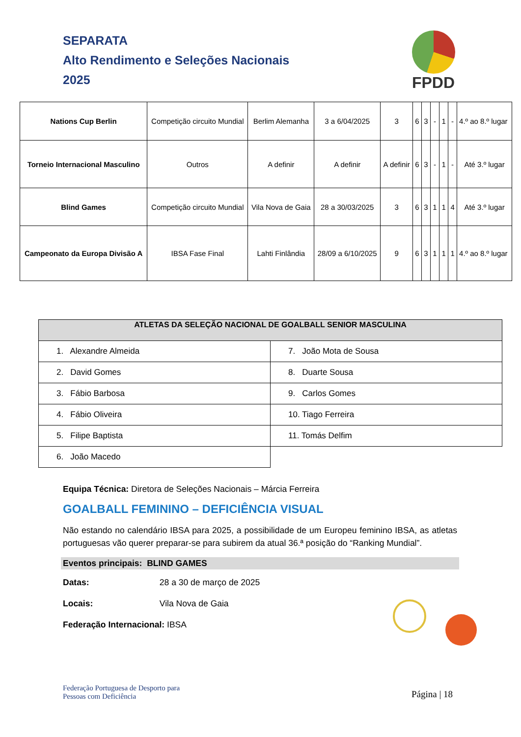SEPARATA
Alto Rendimento e Seleções Nacionais
2025
FPDD
| Nations Cup Berlin | Competição circuito Mundial | Berlim Alemanha | 3 a 6/04/2025 | 3 | 6 | 3 | - | 1 | - | 4.º ao 8.º lugar |
| Torneio Internacional Masculino | Outros | A definir | A definir | A definir | 6 | 3 | - | 1 | - | Até 3.º lugar |
| Blind Games | Competição circuito Mundial | Vila Nova de Gaia | 28 a 30/03/2025 | 3 | 6 | 3 | 1 | 1 | 4 | Até 3.º lugar |
| Campeonato da Europa Divisão A | IBSA Fase Final | Lahti Finlândia | 28/09 a 6/10/2025 | 9 | 6 | 3 | 1 | 1 | 1 | 4.º ao 8.º lugar |
| ATLETAS DA SELEÇÃO NACIONAL DE GOALBALL SENIOR MASCULINA | |
| --- | --- |
| 1. Alexandre Almeida | 7. João Mota de Sousa |
| 2. David Gomes | 8. Duarte Sousa |
| 3. Fábio Barbosa | 9. Carlos Gomes |
| 4. Fábio Oliveira | 10. Tiago Ferreira |
| 5. Filipe Baptista | 11. Tomás Delfim |
| 6. João Macedo | |
Equipa Técnica: Diretora de Seleções Nacionais – Márcia Ferreira
GOALBALL FEMININO – DEFICIÊNCIA VISUAL
Não estando no calendário IBSA para 2025, a possibilidade de um Europeu feminino IBSA, as atletas portuguesas vão querer preparar-se para subirem da atual 36.ª posição do “Ranking Mundial”.
Eventos principais: BLIND GAMES
Datas: 28 a 30 de março de 2025
Locais: Vila Nova de Gaia
Federação Internacional: IBSA
Federação Portuguesa de Desporto para
Pessoas com Deficiência
Página | 18